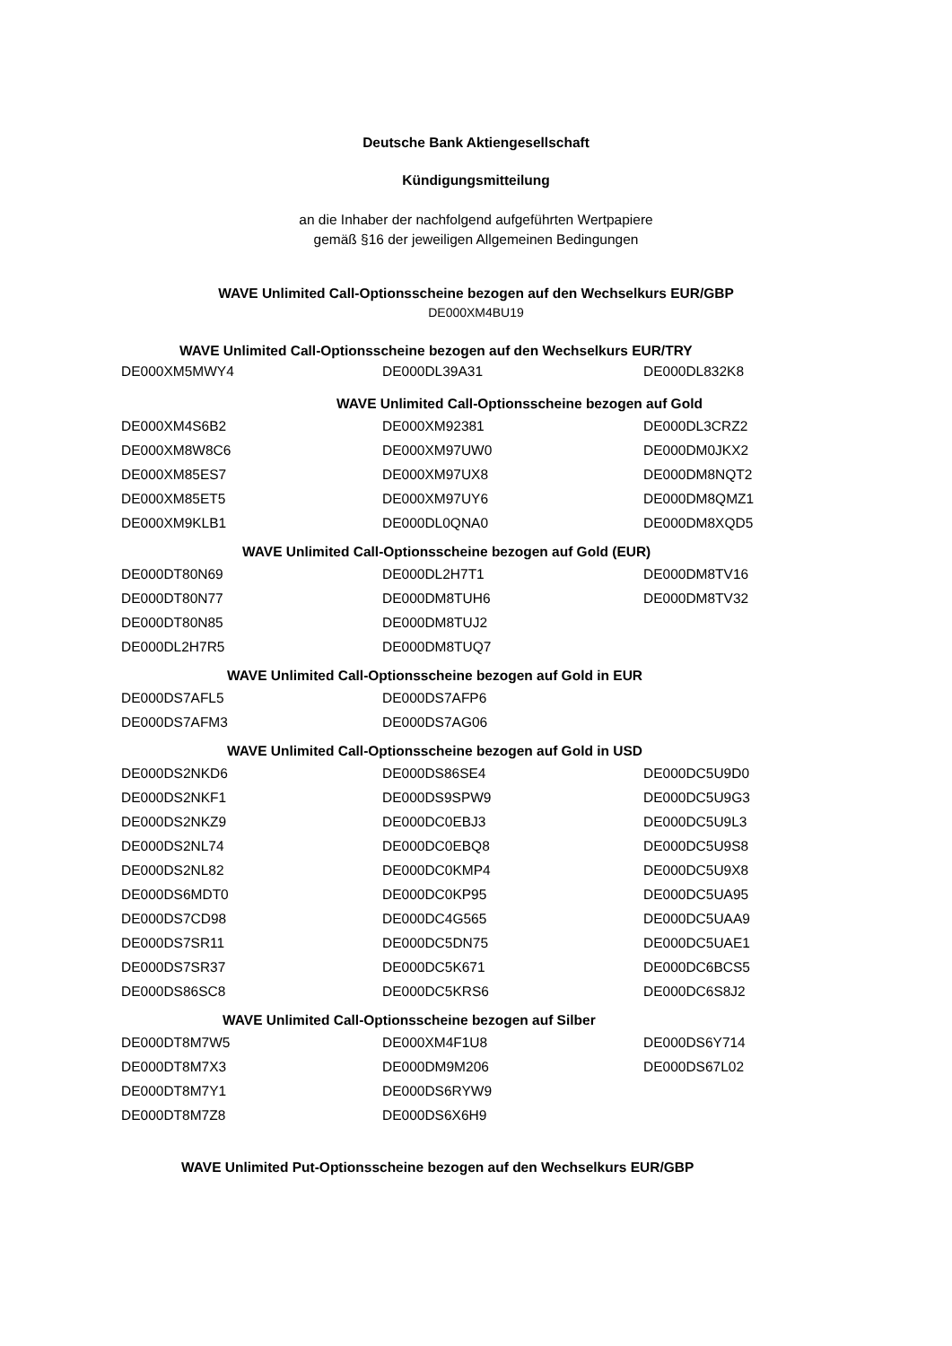Deutsche Bank Aktiengesellschaft
Kündigungsmitteilung
an die Inhaber der nachfolgend aufgeführten Wertpapiere
gemäß §16 der jeweiligen Allgemeinen Bedingungen
WAVE Unlimited Call-Optionsscheine bezogen auf den Wechselkurs EUR/GBP
DE000XM4BU19
WAVE Unlimited Call-Optionsscheine bezogen auf den Wechselkurs EUR/TRY
| DE000XM5MWY4 | DE000DL39A31 | DE000DL832K8 |
WAVE Unlimited Call-Optionsscheine bezogen auf Gold
| DE000XM4S6B2 | DE000XM92381 | DE000DL3CRZ2 |
| DE000XM8W8C6 | DE000XM97UW0 | DE000DM0JKX2 |
| DE000XM85ES7 | DE000XM97UX8 | DE000DM8NQT2 |
| DE000XM85ET5 | DE000XM97UY6 | DE000DM8QMZ1 |
| DE000XM9KLB1 | DE000DL0QNA0 | DE000DM8XQD5 |
WAVE Unlimited Call-Optionsscheine bezogen auf Gold (EUR)
| DE000DT80N69 | DE000DL2H7T1 | DE000DM8TV16 |
| DE000DT80N77 | DE000DM8TUH6 | DE000DM8TV32 |
| DE000DT80N85 | DE000DM8TUJ2 | |
| DE000DL2H7R5 | DE000DM8TUQ7 | |
WAVE Unlimited Call-Optionsscheine bezogen auf Gold in EUR
| DE000DS7AFL5 | DE000DS7AFP6 | |
| DE000DS7AFM3 | DE000DS7AG06 | |
WAVE Unlimited Call-Optionsscheine bezogen auf Gold in USD
| DE000DS2NKD6 | DE000DS86SE4 | DE000DC5U9D0 |
| DE000DS2NKF1 | DE000DS9SPW9 | DE000DC5U9G3 |
| DE000DS2NKZ9 | DE000DC0EBJ3 | DE000DC5U9L3 |
| DE000DS2NL74 | DE000DC0EBQ8 | DE000DC5U9S8 |
| DE000DS2NL82 | DE000DC0KMP4 | DE000DC5U9X8 |
| DE000DS6MDT0 | DE000DC0KP95 | DE000DC5UA95 |
| DE000DS7CD98 | DE000DC4G565 | DE000DC5UAA9 |
| DE000DS7SR11 | DE000DC5DN75 | DE000DC5UAE1 |
| DE000DS7SR37 | DE000DC5K671 | DE000DC6BCS5 |
| DE000DS86SC8 | DE000DC5KRS6 | DE000DC6S8J2 |
WAVE Unlimited Call-Optionsscheine bezogen auf Silber
| DE000DT8M7W5 | DE000XM4F1U8 | DE000DS6Y714 |
| DE000DT8M7X3 | DE000DM9M206 | DE000DS67L02 |
| DE000DT8M7Y1 | DE000DS6RYW9 | |
| DE000DT8M7Z8 | DE000DS6X6H9 | |
WAVE Unlimited Put-Optionsscheine bezogen auf den Wechselkurs EUR/GBP